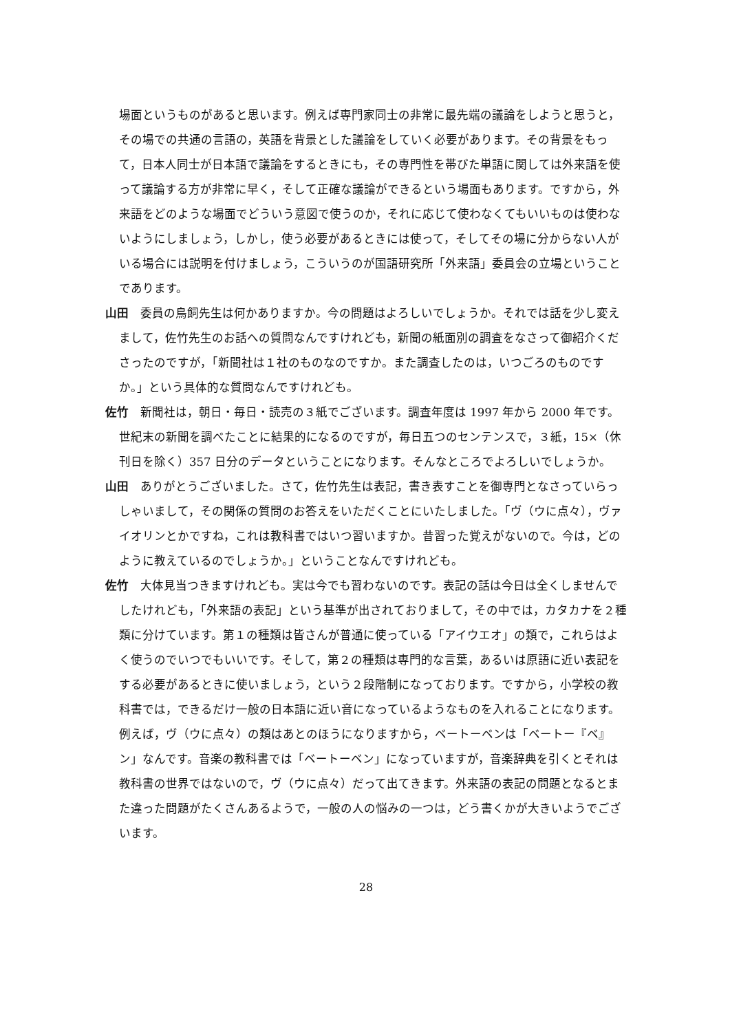場面というものがあると思います。例えば専門家同士の非常に最先端の議論をしようと思うと，その場での共通の言語の，英語を背景とした議論をしていく必要があります。その背景をもって，日本人同士が日本語で議論をするときにも，その専門性を帯びた単語に関しては外来語を使って議論する方が非常に早く，そして正確な議論ができるという場面もあります。ですから，外来語をどのような場面でどういう意図で使うのか，それに応じて使わなくてもいいものは使わないようにしましょう，しかし，使う必要があるときには使って，そしてその場に分からない人がいる場合には説明を付けましょう，こういうのが国語研究所「外来語」委員会の立場ということであります。
山田　委員の鳥飼先生は何かありますか。今の問題はよろしいでしょうか。それでは話を少し変えまして，佐竹先生のお話への質問なんですけれども，新聞の紙面別の調査をなさって御紹介くださったのですが，「新聞社は１社のものなのですか。また調査したのは，いつごろのものですか。」という具体的な質問なんですけれども。
佐竹　新聞社は，朝日・毎日・読売の３紙でございます。調査年度は 1997 年から 2000 年です。世紀末の新聞を調べたことに結果的になるのですが，毎日五つのセンテンスで，３紙，15×（休刊日を除く）357 日分のデータということになります。そんなところでよろしいでしょうか。
山田　ありがとうございました。さて，佐竹先生は表記，書き表すことを御専門となさっていらっしゃいまして，その関係の質問のお答えをいただくことにいたしました。「ヴ（ウに点々），ヴァイオリンとかですね，これは教科書ではいつ習いますか。昔習った覚えがないので。今は，どのように教えているのでしょうか。」ということなんですけれども。
佐竹　大体見当つきますけれども。実は今でも習わないのです。表記の話は今日は全くしませんでしたけれども，「外来語の表記」という基準が出されておりまして，その中では，カタカナを２種類に分けています。第１の種類は皆さんが普通に使っている「アイウエオ」の類で，これらはよく使うのでいつでもいいです。そして，第２の種類は専門的な言葉，あるいは原語に近い表記をする必要があるときに使いましょう，という２段階制になっております。ですから，小学校の教科書では，できるだけ一般の日本語に近い音になっているようなものを入れることになります。例えば，ヴ（ウに点々）の類はあとのほうになりますから，ベートーベンは「ベートー『ベ』ン」なんです。音楽の教科書では「ベートーベン」になっていますが，音楽辞典を引くとそれは教科書の世界ではないので，ヴ（ウに点々）だって出てきます。外来語の表記の問題となるとまた違った問題がたくさんあるようで，一般の人の悩みの一つは，どう書くかが大きいようでございます。
28